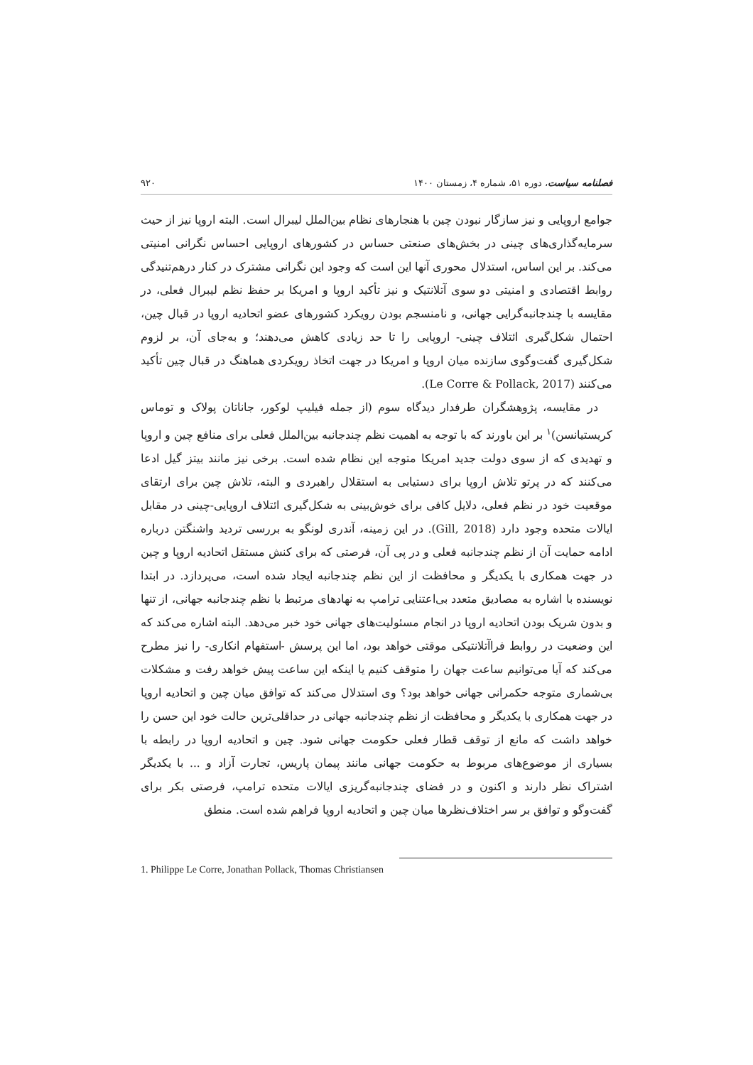فصلنامه سیاست، دوره ۵۱، شماره ۴، زمستان ۱۴۰۰ ۹۲۰
جوامع اروپایی و نیز سازگار نبودن چین با هنجارهای نظام بین‌الملل لیبرال است. البته اروپا نیز از حیث سرمایه‌گذاری‌های چینی در بخش‌های صنعتی حساس در کشورهای اروپایی احساس نگرانی امنیتی می‌کند. بر این اساس، استدلال محوری آنها این است که وجود این نگرانی مشترک در کنار درهم‌تنیدگی روابط اقتصادی و امنیتی دو سوی آتلانتیک و نیز تأکید اروپا و امریکا بر حفظ نظم لیبرال فعلی، در مقایسه با چندجانبه‌گرایی جهانی، و نامنسجم بودن رویکرد کشورهای عضو اتحادیه اروپا در قبال چین، احتمال شکل‌گیری ائتلاف چینی- اروپایی را تا حد زیادی کاهش می‌دهند؛ و به‌جای آن، بر لزوم شکل‌گیری گفت‌وگوی سازنده میان اروپا و امریکا در جهت اتخاذ رویکردی هماهنگ در قبال چین تأکید می‌کنند (Le Corre & Pollack, 2017).
در مقایسه، پژوهشگران طرفدار دیدگاه سوم (از جمله فیلیپ لوکور، جاناتان پولاک و توماس کریستیانسن)<sup>۱</sup> بر این باورند که با توجه به اهمیت نظم چندجانبه بین‌الملل فعلی برای منافع چین و اروپا و تهدیدی که از سوی دولت جدید امریکا متوجه این نظام شده است. برخی نیز مانند بیتز گیل ادعا می‌کنند که در پرتو تلاش اروپا برای دستیابی به استقلال راهبردی و البته، تلاش چین برای ارتقای موقعیت خود در نظم فعلی، دلایل کافی برای خوش‌بینی به شکل‌گیری ائتلاف اروپایی-چینی در مقابل ایالات متحده وجود دارد (Gill, 2018). در این زمینه، آندری لونگو به بررسی تردید واشنگتن درباره ادامه حمایت آن از نظم چندجانبه فعلی و در پی آن، فرصتی که برای کنش مستقل اتحادیه اروپا و چین در جهت همکاری با یکدیگر و محافظت از این نظم چندجانبه ایجاد شده است، می‌پردازد. در ابتدا نویسنده با اشاره به مصادیق متعدد بی‌اعتنایی ترامپ به نهادهای مرتبط با نظم چندجانبه جهانی، از تنها و بدون شریک بودن اتحادیه اروپا در انجام مسئولیت‌های جهانی خود خبر می‌دهد. البته اشاره می‌کند که این وضعیت در روابط فراآتلانتیکی موقتی خواهد بود، اما این پرسش -استفهام انکاری- را نیز مطرح می‌کند که آیا می‌توانیم ساعت جهان را متوقف کنیم یا اینکه این ساعت پیش خواهد رفت و مشکلات بی‌شماری متوجه حکمرانی جهانی خواهد بود؟ وی استدلال می‌کند که توافق میان چین و اتحادیه اروپا در جهت همکاری با یکدیگر و محافظت از نظم چندجانبه جهانی در حداقلی‌ترین حالت خود این حسن را خواهد داشت که مانع از توقف قطار فعلی حکومت جهانی شود. چین و اتحادیه اروپا در رابطه با بسیاری از موضوع‌های مربوط به حکومت جهانی مانند پیمان پاریس، تجارت آزاد و ... با یکدیگر اشتراک نظر دارند و اکنون و در فضای چندجانبه‌گریزی ایالات متحده ترامپ، فرصتی بکر برای گفت‌وگو و توافق بر سر اختلاف‌نظرها میان چین و اتحادیه اروپا فراهم شده است. منطق
1. Philippe Le Corre, Jonathan Pollack, Thomas Christiansen